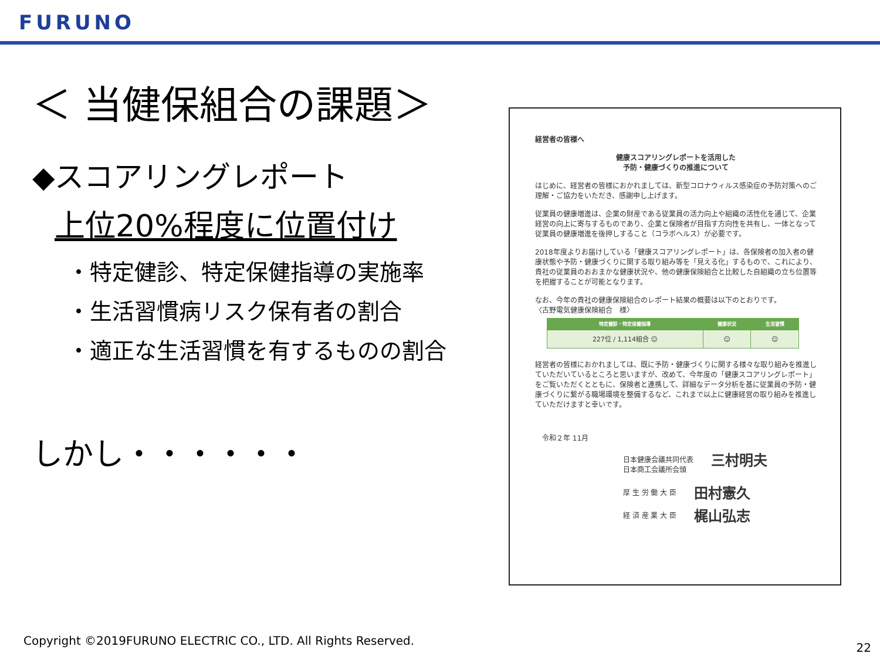FURUNO
＜ 当健保組合の課題＞
◆スコアリングレポート
上位20%程度に位置付け
・特定健診、特定保健指導の実施率
・生活習慣病リスク保有者の割合
・適正な生活習慣を有するものの割合
しかし・・・・・・
経営者の皆様へ
健康スコアリングレポートを活用した
予防・健康づくりの推進について
はじめに、経営者の皆様におかれましては、新型コロナウィルス感染症の予防対策へのご理解・ご協力をいただき、感謝申し上げます。
従業員の健康増進は、企業の財産である従業員の活力向上や組織の活性化を通じて、企業経営の向上に寄与するものであり、企業と保険者が目指す方向性を共有し、一体となって従業員の健康増進を後押しすること（コラボヘルス）が必要です。
2018年度よりお届けしている「健康スコアリングレポート」は、各保険者の加入者の健康状態や予防・健康づくりに関する取り組み等を「見える化」するもので、これにより、貴社の従業員のおおまかな健康状況や、他の健康保険組合と比較した自組織の立ち位置等を把握することが可能となります。
なお、今年の貴社の健康保険組合のレポート結果の概要は以下のとおりです。
〈古野電気健康保険組合　様〉
| 特定健診・特定保健指導 | 健康状況 | 生活習慣 |
| --- | --- | --- |
| 227位 / 1,114組合 ☺ | ☺ | ☺ |
経営者の皆様におかれましては、既に予防・健康づくりに関する様々な取り組みを推進していただいているところと思いますが、改めて、今年度の「健康スコアリングレポート」をご覧いただくとともに、保険者と連携して、詳細なデータ分析を基に従業員の予防・健康づくりに繋がる職場環境を整備するなど、これまで以上に健康経営の取り組みを推進していただけますと幸いです。
令和２年 11月
日本健康会議共同代表
日本商工会議所会頭 三村明夫
厚 生 労 働 大 臣 田村憲久
経 済 産 業 大 臣 梶山弘志
Copyright ©2019FURUNO ELECTRIC CO., LTD. All Rights Reserved.
22